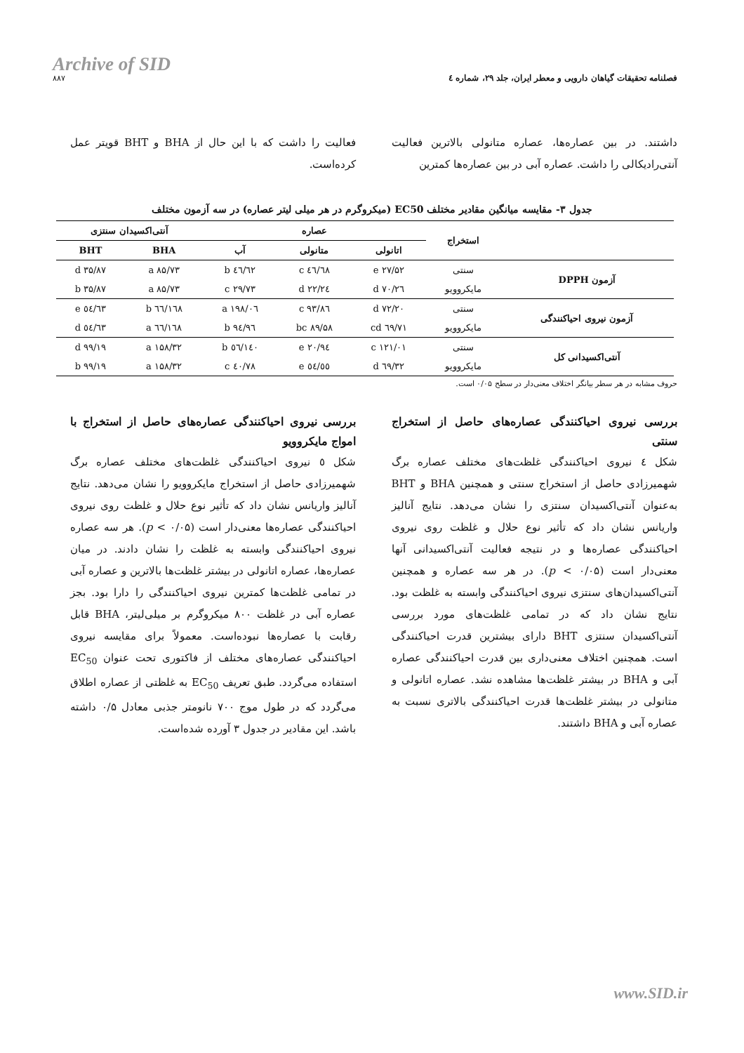Archive of SID
۸۸۷
فصلنامه تحقیقات گیاهان دارویی و معطر ایران، جلد ۲۹، شماره ٤
داشتند. در بین عصاره‌ها، عصاره متانولی بالاترین فعالیت آنتی‌رادیکالی را داشت. عصاره آبی در بین عصاره‌ها کمترین
فعالیت را داشت که با این حال از BHA و BHT قویتر عمل کرده‌است.
جدول ۳- مقایسه میانگین مقادیر مختلف EC50 (میکروگرم در هر میلی لیتر عصاره) در سه آزمون مختلف
| | استخراج | عصاره | | | آنتی‌اکسیدان سنتزی | |
| --- | --- | --- | --- | --- | --- | --- |
| | | اتانولی | متانولی | آب | BHA | BHT |
| آزمون DPPH | سنتی | ۲۷/۵۲ e | ٤٦/٦۸ c | ٦۲/٤٦ b | ۸۵/۷۳ a | ۳۵/۸۷ d |
| | مایکروویو | ۲٦/۷۰ d | ۲٤/۲۲ d | ۲۹/۷۳ c | ۸۵/۷۳ a | ۳۵/۸۷ b |
| آزمون نیروی احیاکنندگی | سنتی | ۷۲/۲۰ d | ۹۳/۸٦ c | ۱۹۸/۰٦ a | ۱٦۸/٦٦ b | ٥٤/٦۳ e |
| | مایکروویو | ٦۹/۷۱ cd | ۸۹/۵۸ bc | ۹٦/۹٤ b | ۱٦۸/٦٦ a | ٥٤/٦۳ d |
| آنتی‌اکسیدانی کل | سنتی | ۱۲۱/۰۱ c | ۹٤/۲۰ e | ۱٤۰/٥٦ b | ۱۵۸/۳۲ a | ۹۹/۱۹ d |
| | مایکروویو | ٦۹/۳۲ d | ٥٤/٥٥ e | ۷۸/٤۰ c | ۱۵۸/۳۲ a | ۹۹/۱۹ b |
حروف مشابه در هر سطر بیانگر اختلاف معنی‌دار در سطح ۰/۰۵ است.
بررسی نیروی احیاکنندگی عصاره‌های حاصل از استخراج سنتی
شکل ٤ نیروی احیاکنندگی غلظت‌های مختلف عصاره برگ شهمیرزادی حاصل از استخراج سنتی و همچنین BHA و BHT به‌عنوان آنتی‌اکسیدان سنتزی را نشان می‌دهد. نتایج آنالیز واریانس نشان داد که تأثیر نوع حلال و غلظت روی نیروی احیاکنندگی عصاره‌ها و در نتیجه فعالیت آنتی‌اکسیدانی آنها معنی‌دار است (p < ۰/۰۵). در هر سه عصاره و همچنین آنتی‌اکسیدان‌های سنتزی نیروی احیاکنندگی وابسته به غلظت بود. نتایج نشان داد که در تمامی غلظت‌های مورد بررسی آنتی‌اکسیدان سنتزی BHT دارای بیشترین قدرت احیاکنندگی است. همچنین اختلاف معنی‌داری بین قدرت احیاکنندگی عصاره آبی و BHA در بیشتر غلظت‌ها مشاهده نشد. عصاره اتانولی و متانولی در بیشتر غلظت‌ها قدرت احیاکنندگی بالاتری نسبت به عصاره آبی و BHA داشتند.
بررسی نیروی احیاکنندگی عصاره‌های حاصل از استخراج با امواج مایکروویو
شکل ٥ نیروی احیاکنندگی غلظت‌های مختلف عصاره برگ شهمیرزادی حاصل از استخراج مایکروویو را نشان می‌دهد. نتایج آنالیز واریانس نشان داد که تأثیر نوع حلال و غلظت روی نیروی احیاکنندگی عصاره‌ها معنی‌دار است (p < ۰/۰۵). هر سه عصاره نیروی احیاکنندگی وابسته به غلظت را نشان دادند. در میان عصاره‌ها، عصاره اتانولی در بیشتر غلظت‌ها بالاترین و عصاره آبی در تمامی غلظت‌ها کمترین نیروی احیاکنندگی را دارا بود. بجز عصاره آبی در غلظت ۸۰۰ میکروگرم بر میلی‌لیتر، BHA قابل رقابت با عصاره‌ها نبوده‌است. معمولاً برای مقایسه نیروی احیاکنندگی عصاره‌های مختلف از فاکتوری تحت عنوان EC<sub>50</sub> استفاده می‌گردد. طبق تعریف EC<sub>50</sub> به غلظتی از عصاره اطلاق می‌گردد که در طول موج ۷۰۰ نانومتر جذبی معادل ۰/۵ داشته باشد. این مقادیر در جدول ۳ آورده شده‌است.
www.SID.ir